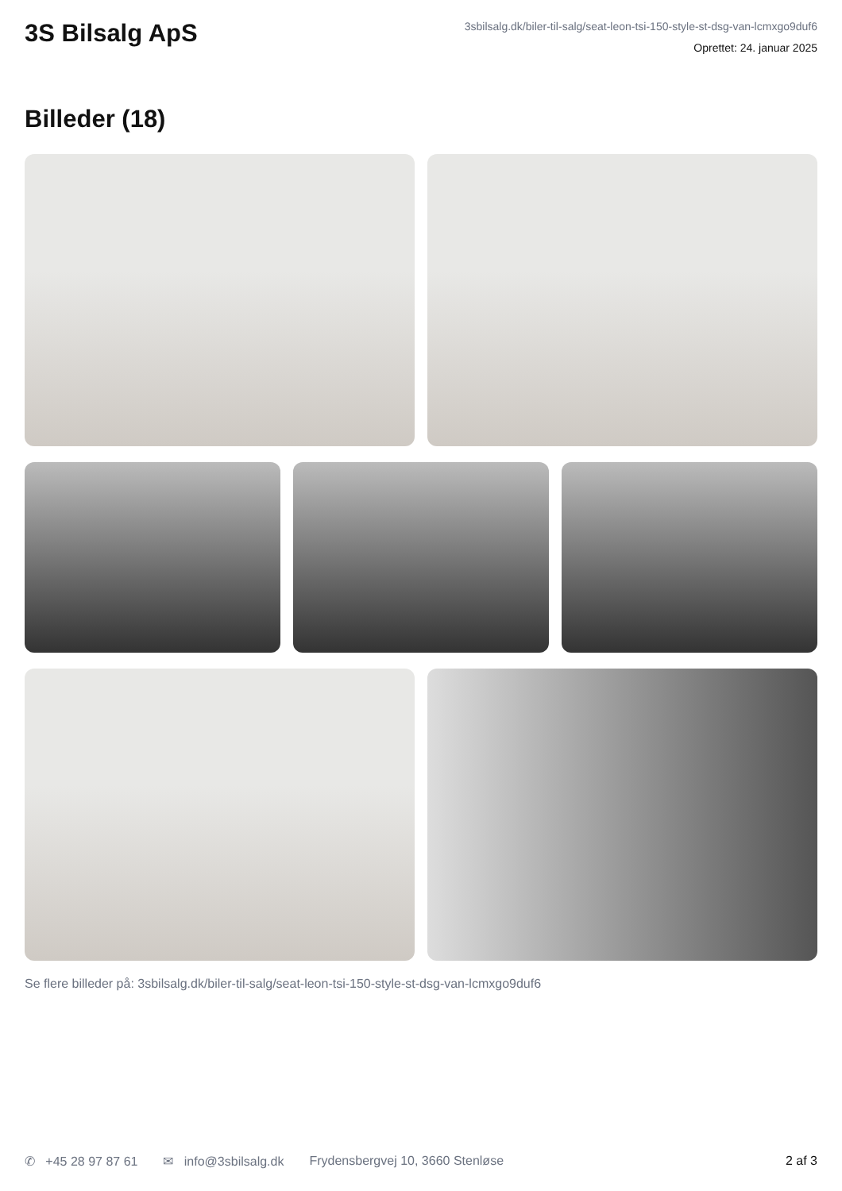3S Bilsalg ApS
3sbilsalg.dk/biler-til-salg/seat-leon-tsi-150-style-st-dsg-van-lcmxgo9duf6
Oprettet: 24. januar 2025
Billeder (18)
Se flere billeder på: 3sbilsalg.dk/biler-til-salg/seat-leon-tsi-150-style-st-dsg-van-lcmxgo9duf6
✆ +45 28 97 87 61 ✉ info@3sbilsalg.dk Frydensbergvej 10, 3660 Stenløse 2 af 3